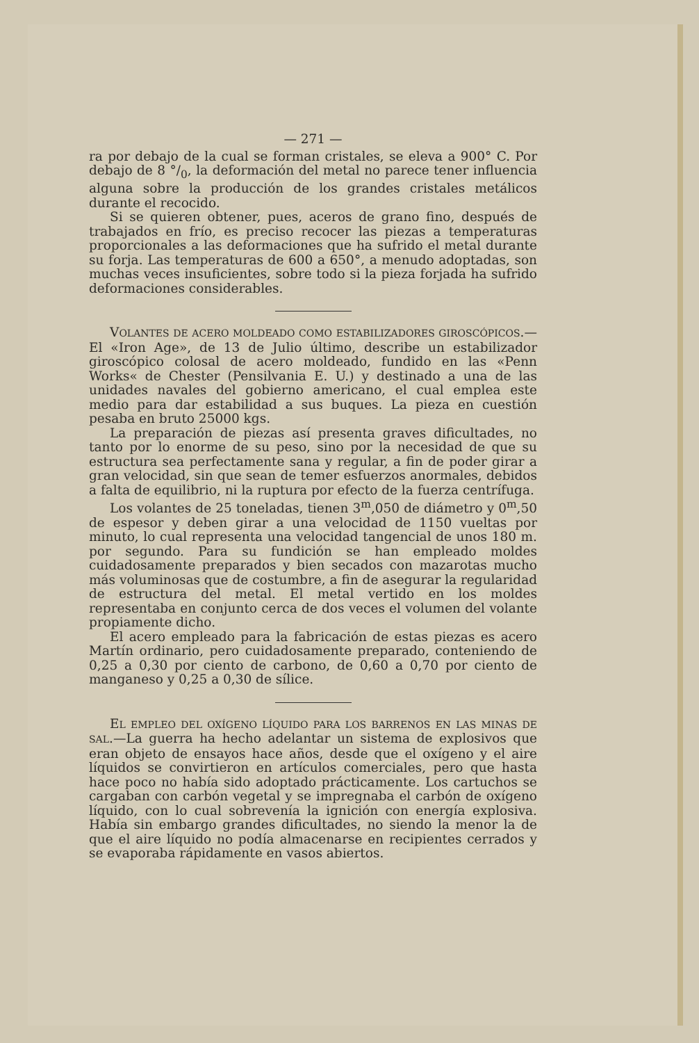— 271 —
ra por debajo de la cual se forman cristales, se eleva a 900° C. Por debajo de 8 °/<sub>0</sub>, la deformación del metal no parece tener influencia alguna sobre la producción de los grandes cristales metálicos durante el recocido.
Si se quieren obtener, pues, aceros de grano fino, después de trabajados en frío, es preciso recocer las piezas a temperaturas proporcionales a las deformaciones que ha sufrido el metal durante su forja. Las temperaturas de 600 a 650°, a menudo adoptadas, son muchas veces insuficientes, sobre todo si la pieza forjada ha sufrido deformaciones considerables.
VOLANTES DE ACERO MOLDEADO COMO ESTABILIZADORES GIROSCÓPICOS.—El «Iron Age», de 13 de Julio último, describe un estabilizador giroscópico colosal de acero moldeado, fundido en las «Penn Works« de Chester (Pensilvania E. U.) y destinado a una de las unidades navales del gobierno americano, el cual emplea este medio para dar estabilidad a sus buques. La pieza en cuestión pesaba en bruto 25000 kgs.
La preparación de piezas así presenta graves dificultades, no tanto por lo enorme de su peso, sino por la necesidad de que su estructura sea perfectamente sana y regular, a fin de poder girar a gran velocidad, sin que sean de temer esfuerzos anormales, debidos a falta de equilibrio, ni la ruptura por efecto de la fuerza centrífuga.
Los volantes de 25 toneladas, tienen 3<sup>m</sup>,050 de diámetro y 0<sup>m</sup>,50 de espesor y deben girar a una velocidad de 1150 vueltas por minuto, lo cual representa una velocidad tangencial de unos 180 m. por segundo. Para su fundición se han empleado moldes cuidadosamente preparados y bien secados con mazarotas mucho más voluminosas que de costumbre, a fin de asegurar la regularidad de estructura del metal. El metal vertido en los moldes representaba en conjunto cerca de dos veces el volumen del volante propiamente dicho.
El acero empleado para la fabricación de estas piezas es acero Martín ordinario, pero cuidadosamente preparado, conteniendo de 0,25 a 0,30 por ciento de carbono, de 0,60 a 0,70 por ciento de manganeso y 0,25 a 0,30 de sílice.
EL EMPLEO DEL OXÍGENO LÍQUIDO PARA LOS BARRENOS EN LAS MINAS DE SAL.—La guerra ha hecho adelantar un sistema de explosivos que eran objeto de ensayos hace años, desde que el oxígeno y el aire líquidos se convirtieron en artículos comerciales, pero que hasta hace poco no había sido adoptado prácticamente. Los cartuchos se cargaban con carbón vegetal y se impregnaba el carbón de oxígeno líquido, con lo cual sobrevenía la ignición con energía explosiva. Había sin embargo grandes dificultades, no siendo la menor la de que el aire líquido no podía almacenarse en recipientes cerrados y se evaporaba rápidamente en vasos abiertos.